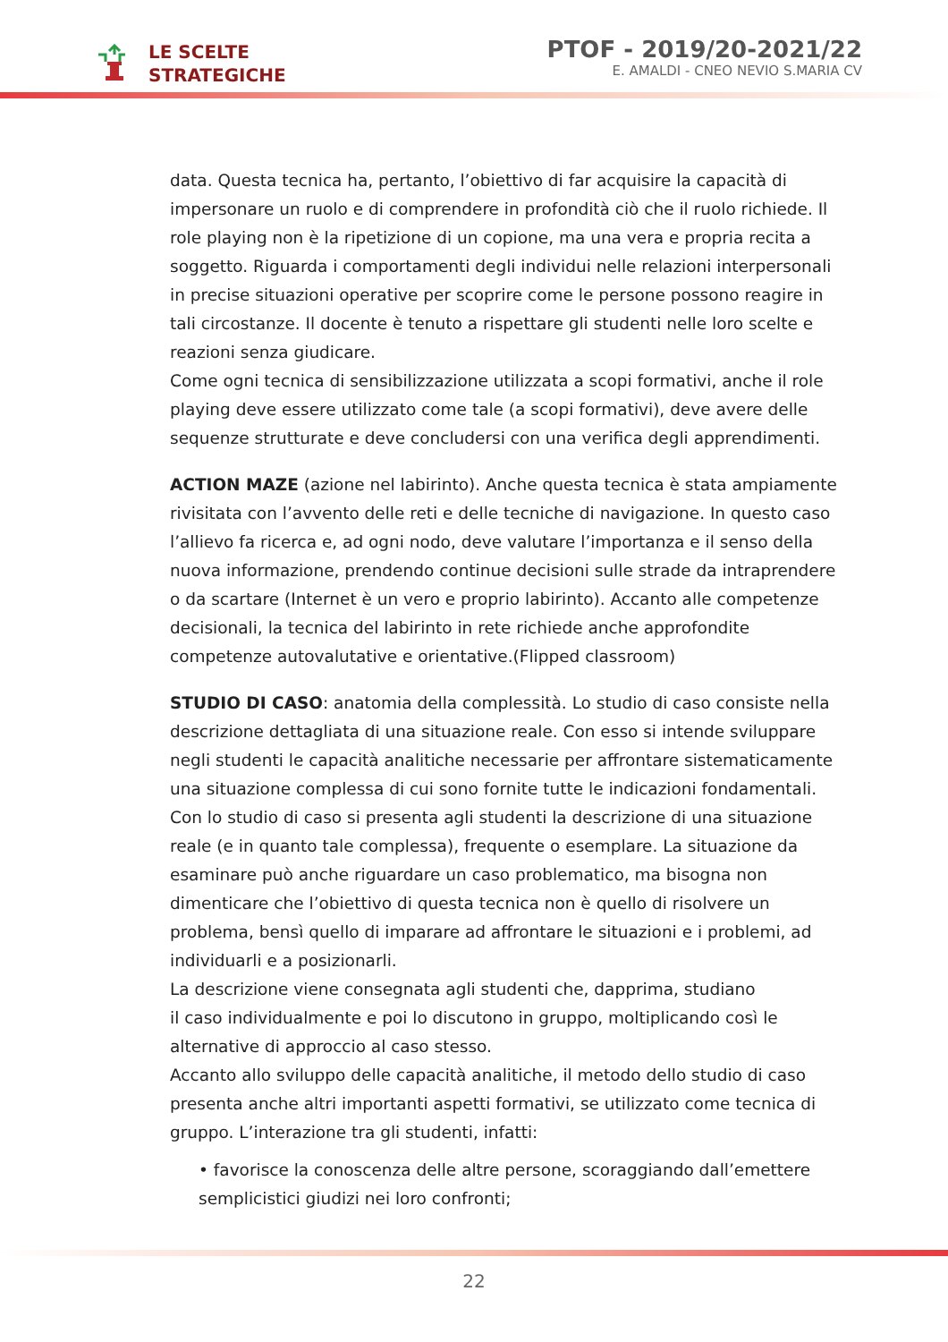LE SCELTE
STRATEGICHE
PTOF - 2019/20-2021/22
E. AMALDI - CNEO NEVIO S.MARIA CV
data. Questa tecnica ha, pertanto, l’obiettivo di far acquisire la capacità di impersonare un ruolo e di comprendere in profondità ciò che il ruolo richiede. Il role playing non è la ripetizione di un copione, ma una vera e propria recita a soggetto. Riguarda i comportamenti degli individui nelle relazioni interpersonali in precise situazioni operative per scoprire come le persone possono reagire in tali circostanze. Il docente è tenuto a rispettare gli studenti nelle loro scelte e reazioni senza giudicare.
Come ogni tecnica di sensibilizzazione utilizzata a scopi formativi, anche il role playing deve essere utilizzato come tale (a scopi formativi), deve avere delle sequenze strutturate e deve concludersi con una verifica degli apprendimenti.
ACTION MAZE (azione nel labirinto). Anche questa tecnica è stata ampiamente rivisitata con l’avvento delle reti e delle tecniche di navigazione. In questo caso l’allievo fa ricerca e, ad ogni nodo, deve valutare l’importanza e il senso della nuova informazione, prendendo continue decisioni sulle strade da intraprendere o da scartare (Internet è un vero e proprio labirinto). Accanto alle competenze decisionali, la tecnica del labirinto in rete richiede anche approfondite competenze autovalutative e orientative.(Flipped classroom)
STUDIO DI CASO: anatomia della complessità. Lo studio di caso consiste nella descrizione dettagliata di una situazione reale. Con esso si intende sviluppare negli studenti le capacità analitiche necessarie per affrontare sistematicamente una situazione complessa di cui sono fornite tutte le indicazioni fondamentali. Con lo studio di caso si presenta agli studenti la descrizione di una situazione reale (e in quanto tale complessa), frequente o esemplare. La situazione da esaminare può anche riguardare un caso problematico, ma bisogna non dimenticare che l’obiettivo di questa tecnica non è quello di risolvere un problema, bensì quello di imparare ad affrontare le situazioni e i problemi, ad individuarli e a posizionarli.
La descrizione viene consegnata agli studenti che, dapprima, studiano
il caso individualmente e poi lo discutono in gruppo, moltiplicando così le alternative di approccio al caso stesso.
Accanto allo sviluppo delle capacità analitiche, il metodo dello studio di caso presenta anche altri importanti aspetti formativi, se utilizzato come tecnica di gruppo. L’interazione tra gli studenti, infatti:
• favorisce la conoscenza delle altre persone, scoraggiando dall’emettere semplicistici giudizi nei loro confronti;
22